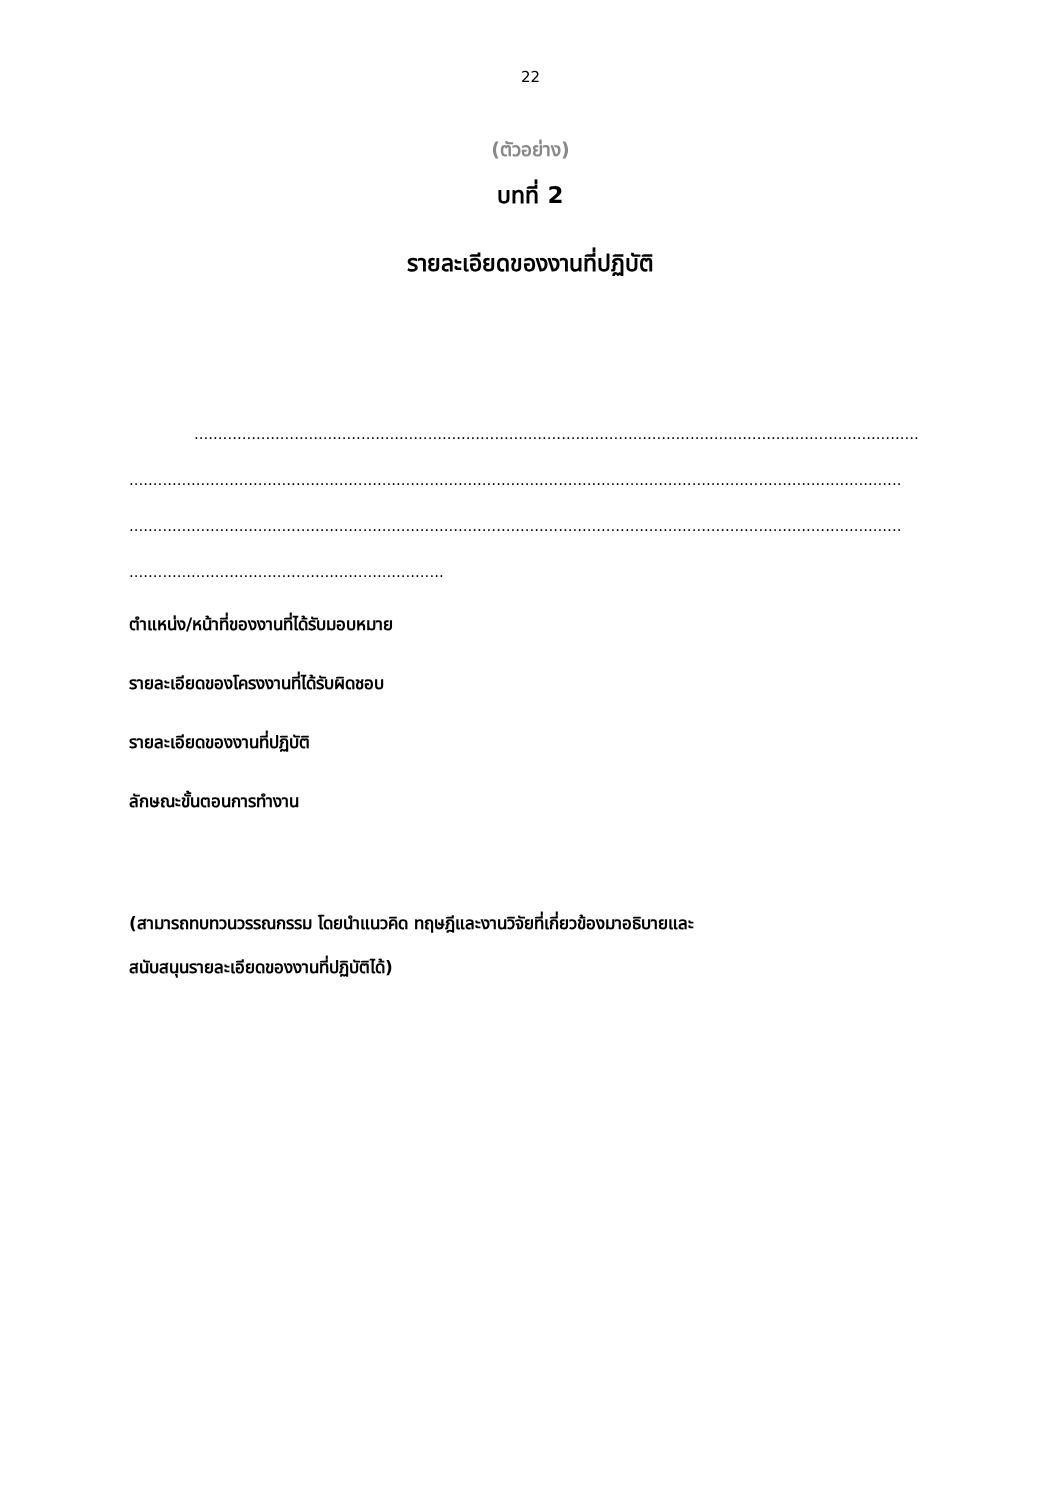22
(ตัวอย่าง)
บทที่ 2
รายละเอียดของงานที่ปฏิบัติ
........................................................................................................................................................
..................................................................................................................................................................
..................................................................................................................................................................
..................................................................
ตำแหน่ง/หน้าที่ของงานที่ได้รับมอบหมาย
รายละเอียดของโครงงานที่ได้รับผิดชอบ
รายละเอียดของงานที่ปฏิบัติ
ลักษณะขั้นตอนการทำงาน
(สามารถทบทวนวรรณกรรม โดยนำแนวคิด ทฤษฎีและงานวิจัยที่เกี่ยวข้องมาอธิบายและ
สนับสนุนรายละเอียดของงานที่ปฏิบัติได้)